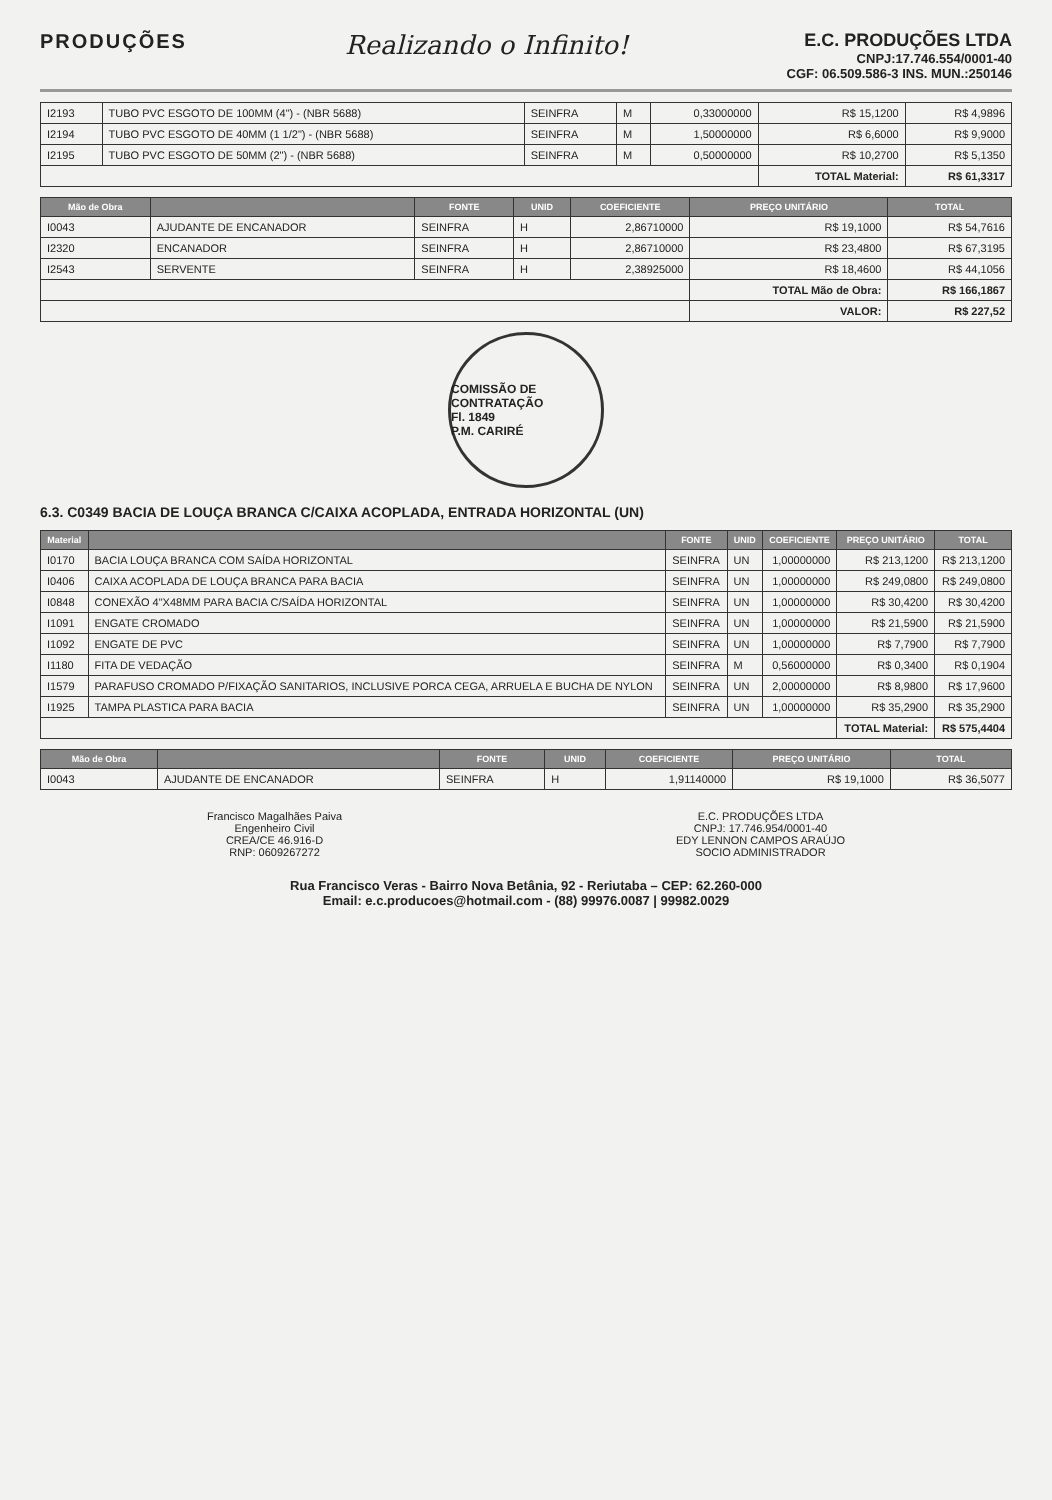PRODUÇÕES
Realizando o Infinito!
E.C. PRODUÇÕES LTDA
CNPJ:17.746.554/0001-40
CGF: 06.509.586-3 INS. MUN.:250146
| I2193 | TUBO PVC ESGOTO DE 100MM (4") - (NBR 5688) | SEINFRA | M | 0,33000000 | R$ 15,1200 | R$ 4,9896 |
| I2194 | TUBO PVC ESGOTO DE 40MM (1 1/2") - (NBR 5688) | SEINFRA | M | 1,50000000 | R$ 6,6000 | R$ 9,9000 |
| I2195 | TUBO PVC ESGOTO DE 50MM (2") - (NBR 5688) | SEINFRA | M | 0,50000000 | R$ 10,2700 | R$ 5,1350 |
| | | | | | TOTAL Material: | R$ 61,3317 |
| Mão de Obra | | FONTE | UNID | COEFICIENTE | PREÇO UNITÁRIO | TOTAL |
| --- | --- | --- | --- | --- | --- | --- |
| I0043 | AJUDANTE DE ENCANADOR | SEINFRA | H | 2,86710000 | R$ 19,1000 | R$ 54,7616 |
| I2320 | ENCANADOR | SEINFRA | H | 2,86710000 | R$ 23,4800 | R$ 67,3195 |
| I2543 | SERVENTE | SEINFRA | H | 2,38925000 | R$ 18,4600 | R$ 44,1056 |
| | | | | | TOTAL Mão de Obra: | R$ 166,1867 |
| | | | | | VALOR: | R$ 227,52 |
COMISSÃO DE CONTRATAÇÃO
Fl. 1849
P.M. CARIRÉ
6.3. C0349 BACIA DE LOUÇA BRANCA C/CAIXA ACOPLADA, ENTRADA HORIZONTAL (UN)
| Material | | FONTE | UNID | COEFICIENTE | PREÇO UNITÁRIO | TOTAL |
| --- | --- | --- | --- | --- | --- | --- |
| I0170 | BACIA LOUÇA BRANCA COM SAÍDA HORIZONTAL | SEINFRA | UN | 1,00000000 | R$ 213,1200 | R$ 213,1200 |
| I0406 | CAIXA ACOPLADA DE LOUÇA BRANCA PARA BACIA | SEINFRA | UN | 1,00000000 | R$ 249,0800 | R$ 249,0800 |
| I0848 | CONEXÃO 4"X48MM PARA BACIA C/SAÍDA HORIZONTAL | SEINFRA | UN | 1,00000000 | R$ 30,4200 | R$ 30,4200 |
| I1091 | ENGATE CROMADO | SEINFRA | UN | 1,00000000 | R$ 21,5900 | R$ 21,5900 |
| I1092 | ENGATE DE PVC | SEINFRA | UN | 1,00000000 | R$ 7,7900 | R$ 7,7900 |
| I1180 | FITA DE VEDAÇÃO | SEINFRA | M | 0,56000000 | R$ 0,3400 | R$ 0,1904 |
| I1579 | PARAFUSO CROMADO P/FIXAÇÃO SANITARIOS, INCLUSIVE PORCA CEGA, ARRUELA E BUCHA DE NYLON | SEINFRA | UN | 2,00000000 | R$ 8,9800 | R$ 17,9600 |
| I1925 | TAMPA PLASTICA PARA BACIA | SEINFRA | UN | 1,00000000 | R$ 35,2900 | R$ 35,2900 |
| | | | | | TOTAL Material: | R$ 575,4404 |
| Mão de Obra | | FONTE | UNID | COEFICIENTE | PREÇO UNITÁRIO | TOTAL |
| --- | --- | --- | --- | --- | --- | --- |
| I0043 | AJUDANTE DE ENCANADOR | SEINFRA | H | 1,91140000 | R$ 19,1000 | R$ 36,5077 |
Francisco Magalhães Paiva
Engenheiro Civil
CREA/CE 46.916-D
RNP: 0609267272
E.C. PRODUÇÕES LTDA
CNPJ: 17.746.954/0001-40
EDY LENNON CAMPOS ARAÚJO
SOCIO ADMINISTRADOR
Rua Francisco Veras - Bairro Nova Betânia, 92 - Reriutaba – CEP: 62.260-000
Email: e.c.producoes@hotmail.com - (88) 99976.0087 | 99982.0029